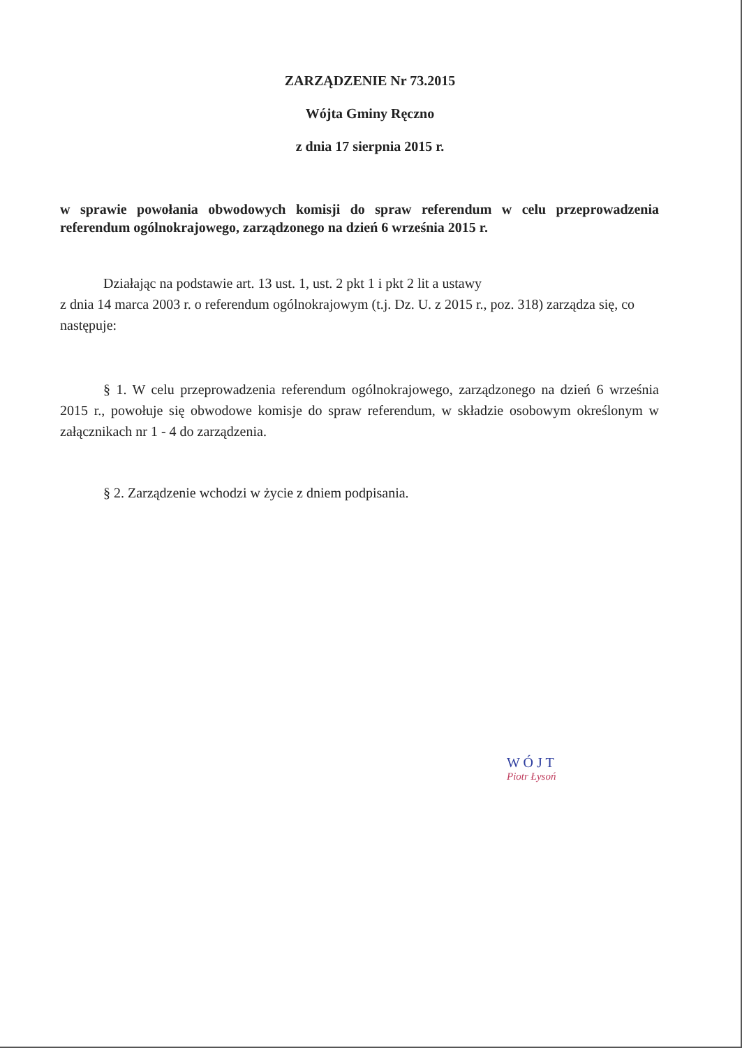ZARZĄDZENIE Nr 73.2015
Wójta Gminy Ręczno
z dnia 17 sierpnia 2015 r.
w sprawie powołania obwodowych komisji do spraw referendum w celu przeprowadzenia referendum ogólnokrajowego, zarządzonego na dzień 6 września 2015 r.
Działając na podstawie art. 13 ust. 1, ust. 2 pkt 1 i pkt 2 lit a ustawy
z dnia 14 marca 2003 r. o referendum ogólnokrajowym (t.j. Dz. U. z 2015 r., poz. 318) zarządza się, co następuje:
§ 1. W celu przeprowadzenia referendum ogólnokrajowego, zarządzonego na dzień 6 września 2015 r., powołuje się obwodowe komisje do spraw referendum, w składzie osobowym określonym w załącznikach nr 1 - 4 do zarządzenia.
§ 2. Zarządzenie wchodzi w życie z dniem podpisania.
W Ó J T
Piotr Łysoń